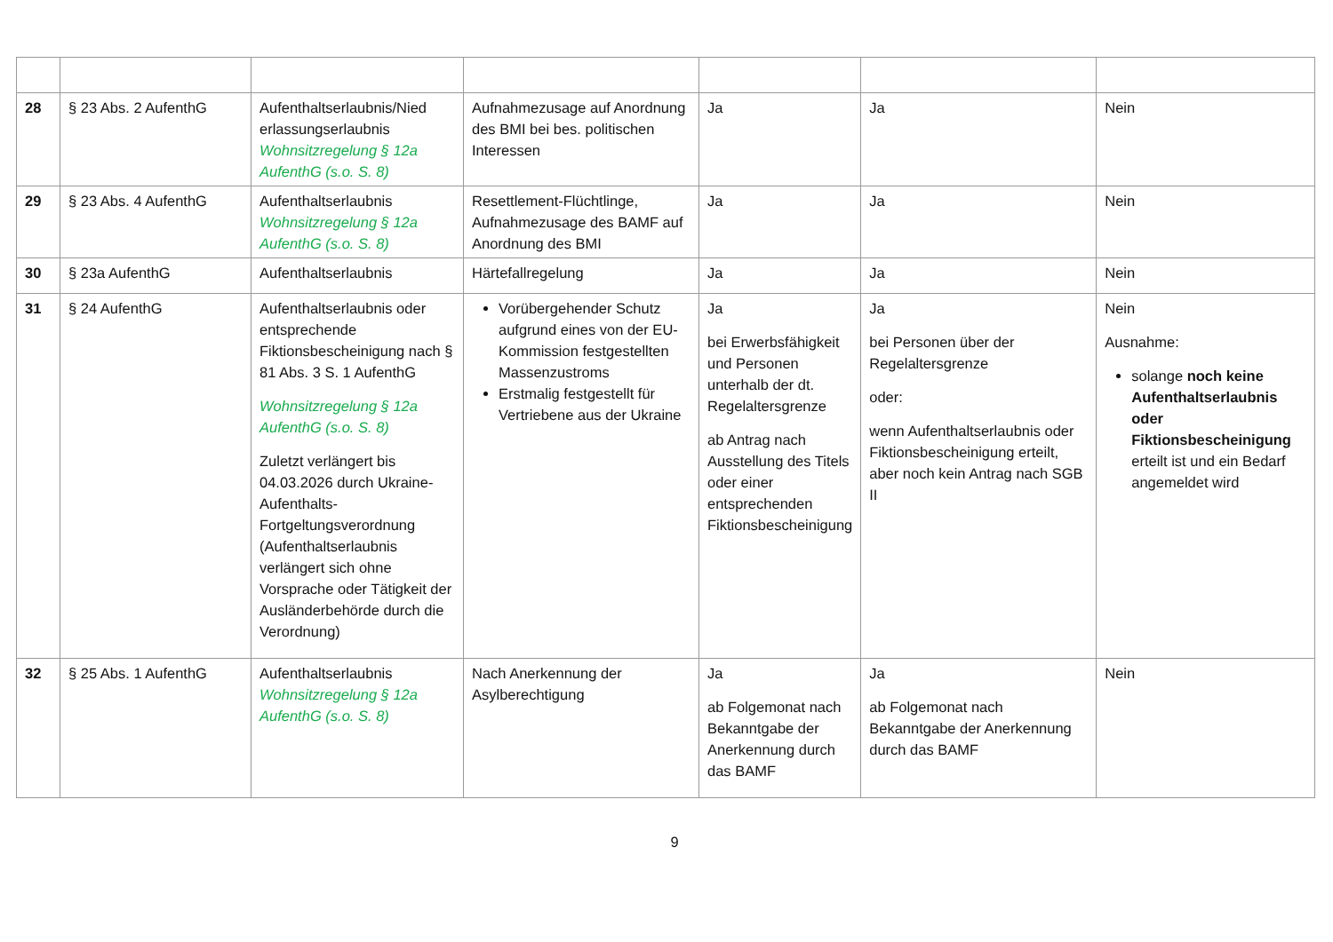| 28 | § 23 Abs. 2 AufenthG | Aufenthaltserlaubnis/Nied erlassungserlaubnis Wohnsitzregelung § 12a AufenthG (s.o. S. 8) | Aufnahmezusage auf Anordnung des BMI bei bes. politischen Interessen | Ja | Ja | Nein |
| 29 | § 23 Abs. 4 AufenthG | Aufenthaltserlaubnis Wohnsitzregelung § 12a AufenthG (s.o. S. 8) | Resettlement-Flüchtlinge, Aufnahmezusage des BAMF auf Anordnung des BMI | Ja | Ja | Nein |
| 30 | § 23a AufenthG | Aufenthaltserlaubnis | Härtefallregelung | Ja | Ja | Nein |
| 31 | § 24 AufenthG | Aufenthaltserlaubnis oder entsprechende Fiktionsbescheinigung nach § 81 Abs. 3 S. 1 AufenthG Wohnsitzregelung § 12a AufenthG (s.o. S. 8) Zuletzt verlängert bis 04.03.2026 durch Ukraine-Aufenthalts-Fortgeltungsverordnung (Aufenthaltserlaubnis verlängert sich ohne Vorsprache oder Tätigkeit der Ausländerbehörde durch die Verordnung) | Vorübergehender Schutz aufgrund eines von der EU-Kommission festgestellten Massenzustroms Erstmalig festgestellt für Vertriebene aus der Ukraine | Ja bei Erwerbsfähigkeit und Personen unterhalb der dt. Regelaltersgrenze ab Antrag nach Ausstellung des Titels oder einer entsprechenden Fiktionsbescheinigung | Ja bei Personen über der Regelaltersgrenze oder: wenn Aufenthaltserlaubnis oder Fiktionsbescheinigung erteilt, aber noch kein Antrag nach SGB II | Nein Ausnahme: solange noch keine Aufenthaltserlaubnis oder Fiktionsbescheinigung erteilt ist und ein Bedarf angemeldet wird |
| 32 | § 25 Abs. 1 AufenthG | Aufenthaltserlaubnis Wohnsitzregelung § 12a AufenthG (s.o. S. 8) | Nach Anerkennung der Asylberechtigung | Ja ab Folgemonat nach Bekanntgabe der Anerkennung durch das BAMF | Ja ab Folgemonat nach Bekanntgabe der Anerkennung durch das BAMF | Nein |
9